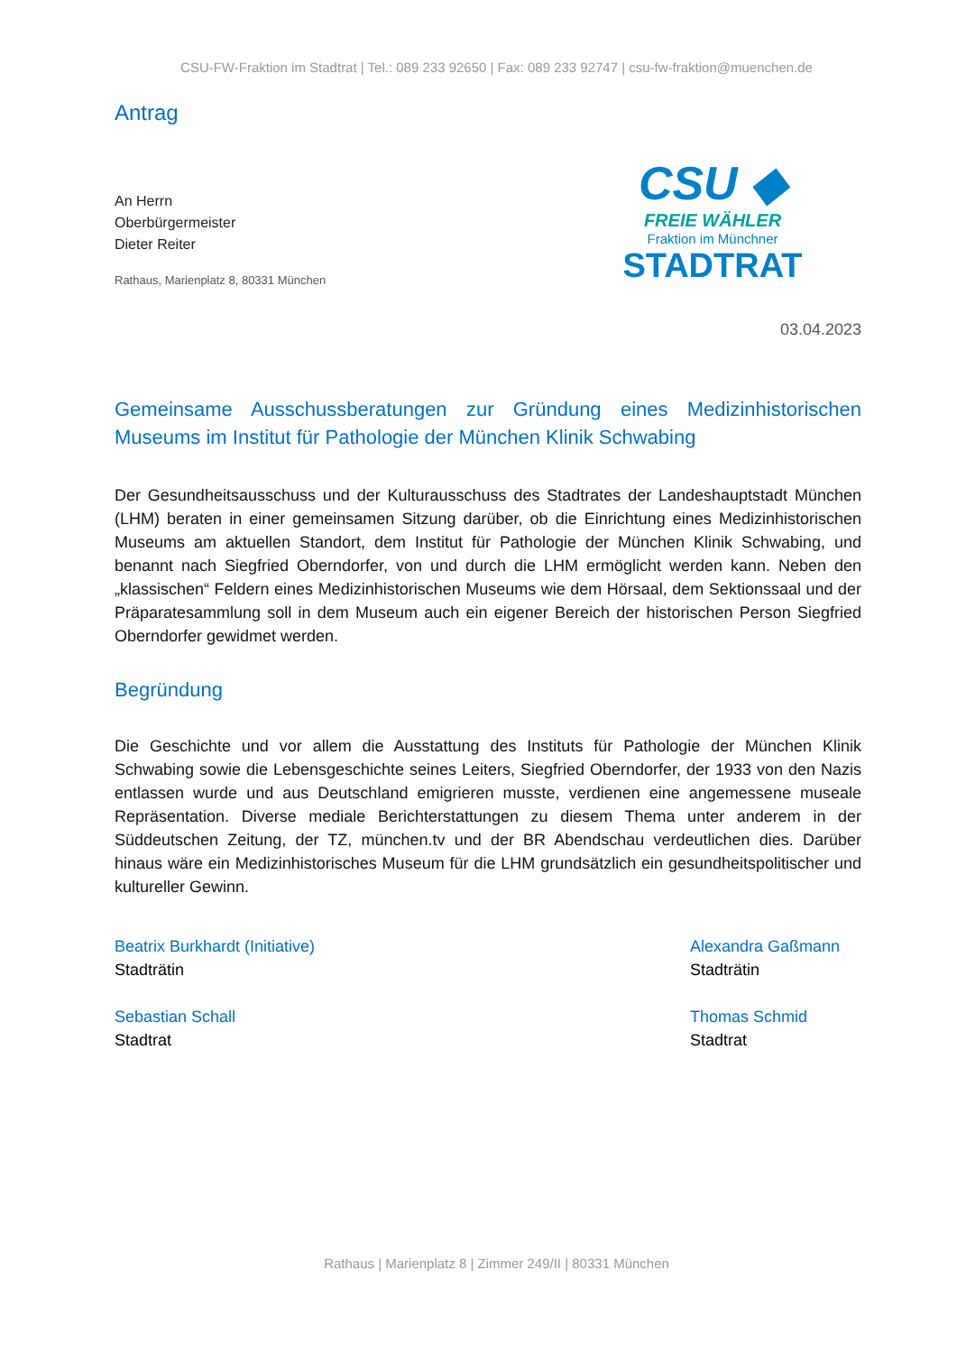CSU-FW-Fraktion im Stadtrat | Tel.: 089 233 92650 | Fax: 089 233 92747 | csu-fw-fraktion@muenchen.de
Antrag
An Herrn
Oberbürgermeister
Dieter Reiter
Rathaus, Marienplatz 8, 80331 München
CSU ◆
FREIE WÄHLER
Fraktion im Münchner
STADTRAT
03.04.2023
Gemeinsame Ausschussberatungen zur Gründung eines Medizinhistorischen Museums im Institut für Pathologie der München Klinik Schwabing
Der Gesundheitsausschuss und der Kulturausschuss des Stadtrates der Landeshauptstadt München (LHM) beraten in einer gemeinsamen Sitzung darüber, ob die Einrichtung eines Medizinhistorischen Museums am aktuellen Standort, dem Institut für Pathologie der München Klinik Schwabing, und benannt nach Siegfried Oberndorfer, von und durch die LHM ermöglicht werden kann. Neben den „klassischen“ Feldern eines Medizinhistorischen Museums wie dem Hörsaal, dem Sektionssaal und der Präparatesammlung soll in dem Museum auch ein eigener Bereich der historischen Person Siegfried Oberndorfer gewidmet werden.
Begründung
Die Geschichte und vor allem die Ausstattung des Instituts für Pathologie der München Klinik Schwabing sowie die Lebensgeschichte seines Leiters, Siegfried Oberndorfer, der 1933 von den Nazis entlassen wurde und aus Deutschland emigrieren musste, verdienen eine angemessene museale Repräsentation. Diverse mediale Berichterstattungen zu diesem Thema unter anderem in der Süddeutschen Zeitung, der TZ, münchen.tv und der BR Abendschau verdeutlichen dies. Darüber hinaus wäre ein Medizinhistorisches Museum für die LHM grundsätzlich ein gesundheitspolitischer und kultureller Gewinn.
Beatrix Burkhardt (Initiative)
Stadträtin
Sebastian Schall
Stadtrat
Alexandra Gaßmann
Stadträtin
Thomas Schmid
Stadtrat
Rathaus | Marienplatz 8 | Zimmer 249/II | 80331 München